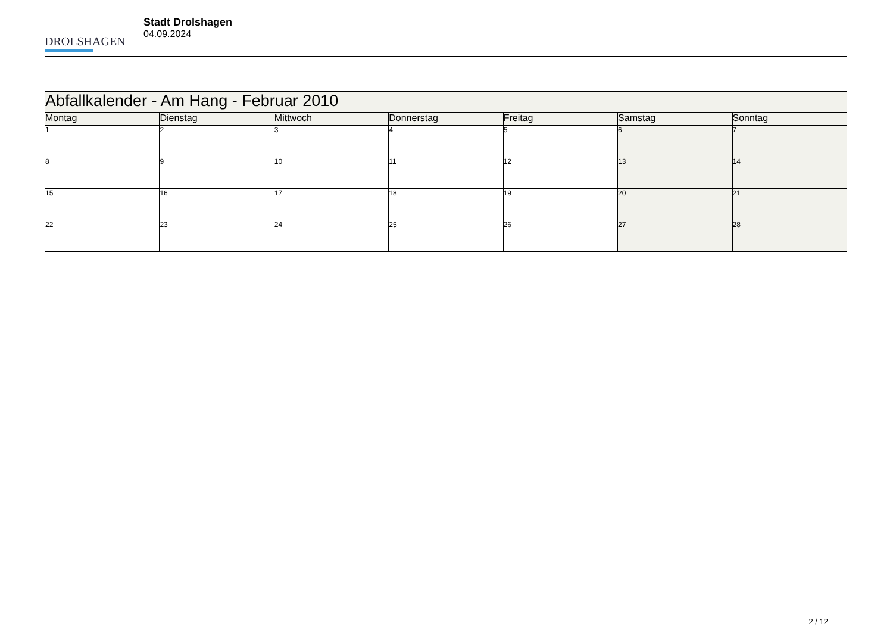DROLSHAGEN
Stadt Drolshagen
04.09.2024
| Abfallkalender - Am Hang - Februar 2010 | | | | | | |
| --- | --- | --- | --- | --- | --- | --- |
| Montag | Dienstag | Mittwoch | Donnerstag | Freitag | Samstag | Sonntag |
| 1 | 2 | 3 | 4 | 5 | 6 | 7 |
| 8 | 9 | 10 | 11 | 12 | 13 | 14 |
| 15 | 16 | 17 | 18 | 19 | 20 | 21 |
| 22 | 23 | 24 | 25 | 26 | 27 | 28 |
2 / 12